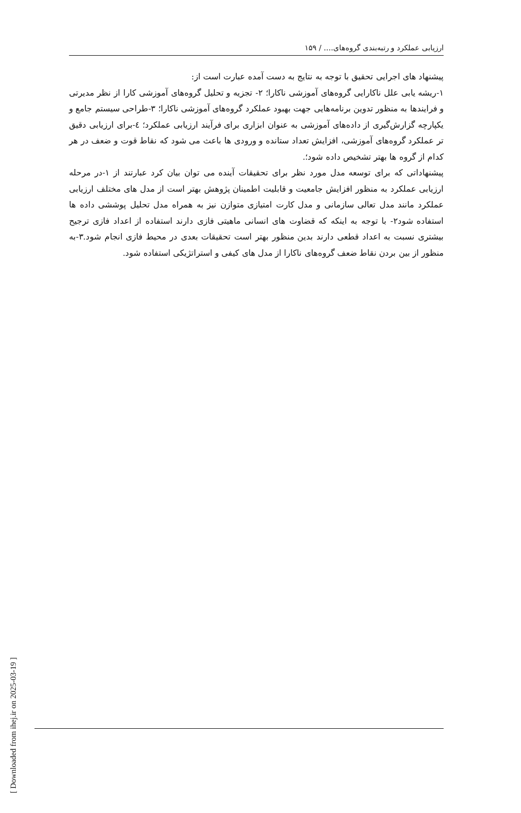ارزیابی عملکرد و رتبه‌بندی گروه‌های.... / ۱۵۹
پیشنهاد های اجرایی تحقیق با توجه به نتایج به دست آمده عبارت است از:
۱-ریشه یابی علل ناکارایی گروه‌های آموزشی ناکارا؛ ۲- تجزیه و تحلیل گروه‌های آموزشی کارا از نظر مدیرتی و فرایندها به منظور تدوین برنامه‌هایی جهت بهبود عملکرد گروه‌های آموزشی ناکارا؛ ۳-طراحی سیستم جامع و یکپارچه گزارش‌گیری از داده‌های آموزشی به عنوان ابزاری برای فرآیند ارزیابی عملکرد؛ ٤-برای ارزیابی دقیق تر عملکرد گروه‌های آموزشی، افزایش تعداد ستانده و ورودی ها باعث می شود که نقاط قوت و ضعف در هر کدام از گروه ها بهتر تشخیص داده شود؛.
پیشنهاداتی که برای توسعه مدل مورد نظر برای تحقیقات آینده می توان بیان کرد عبارتند از ۱-در مرحله ارزیابی عملکرد به منظور افزایش جامعیت و قابلیت اطمینان پژوهش بهتر است از مدل های مختلف ارزیابی عملکرد مانند مدل تعالی سازمانی و مدل کارت امتیازی متوازن نیز به همراه مدل تحلیل پوششی داده ها استفاده شود۲- با توجه به اینکه که قضاوت های انسانی ماهیتی فازی دارند استفاده از اعداد فازی ترجیح بیشتری نسبت به اعداد قطعی دارند بدین منظور بهتر است تحقیقات بعدی در محیط فازی انجام شود.۳-به منظور از بین بردن نقاط ضعف گروه‌های ناکارا از مدل های کیفی و استراتژیکی استفاده شود.
[ Downloaded from ihej.ir on 2025-03-19 ]